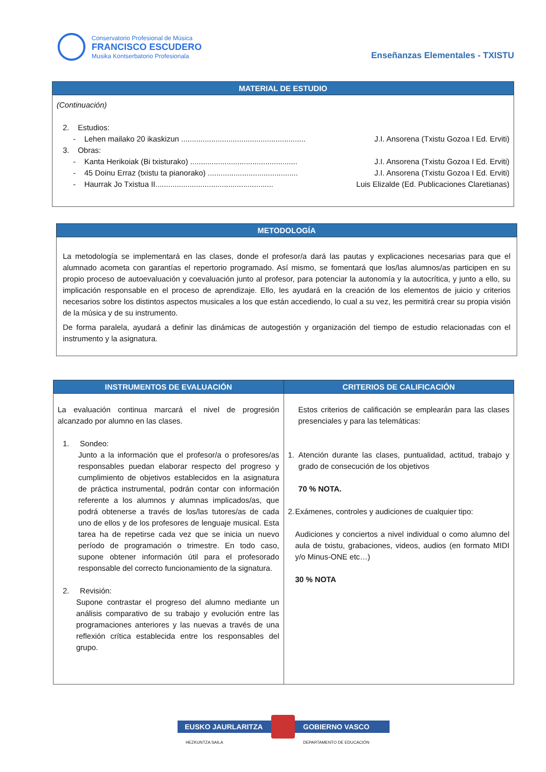Conservatorio Profesional de Música
FRANCISCO ESCUDERO
Musika Kontserbatorio Profesionala
Enseñanzas Elementales - TXISTU
| MATERIAL DE ESTUDIO |
| --- |
| (Continuación) 2. Estudios: - Lehen mailako 20 ikaskizun .......................................................... J.I. Ansorena (Txistu Gozoa I Ed. Erviti) 3. Obras: - Kanta Herikoiak (Bi txisturako) .................................................. J.I. Ansorena (Txistu Gozoa I Ed. Erviti) - 45 Doinu Erraz (txistu ta pianorako) .......................................... J.I. Ansorena (Txistu Gozoa I Ed. Erviti) - Haurrak Jo Txistua II....................................................... Luis Elizalde (Ed. Publicaciones Claretianas) |
| METODOLOGÍA |
| --- |
| La metodología se implementará en las clases, donde el profesor/a dará las pautas y explicaciones necesarias para que el alumnado acometa con garantías el repertorio programado. Así mismo, se fomentará que los/las alumnos/as participen en su propio proceso de autoevaluación y coevaluación junto al profesor, para potenciar la autonomía y la autocrítica, y junto a ello, su implicación responsable en el proceso de aprendizaje. Ello, les ayudará en la creación de los elementos de juicio y criterios necesarios sobre los distintos aspectos musicales a los que están accediendo, lo cual a su vez, les permitirá crear su propia visión de la música y de su instrumento. De forma paralela, ayudará a definir las dinámicas de autogestión y organización del tiempo de estudio relacionadas con el instrumento y la asignatura. |
| INSTRUMENTOS DE EVALUACIÓN | CRITERIOS DE CALIFICACIÓN |
| --- | --- |
| La evaluación continua marcará el nivel de progresión alcanzado por alumno en las clases. 1. Sondeo: Junto a la información que el profesor/a o profesores/as responsables puedan elaborar respecto del progreso y cumplimiento de objetivos establecidos en la asignatura de práctica instrumental, podrán contar con información referente a los alumnos y alumnas implicados/as, que podrá obtenerse a través de los/las tutores/as de cada uno de ellos y de los profesores de lenguaje musical. Esta tarea ha de repetirse cada vez que se inicia un nuevo período de programación o trimestre. En todo caso, supone obtener información útil para el profesorado responsable del correcto funcionamiento de la signatura. 2. Revisión: Supone contrastar el progreso del alumno mediante un análisis comparativo de su trabajo y evolución entre las programaciones anteriores y las nuevas a través de una reflexión crítica establecida entre los responsables del grupo. | Estos criterios de calificación se emplearán para las clases presenciales y para las telemáticas: 1. Atención durante las clases, puntualidad, actitud, trabajo y grado de consecución de los objetivos 70 % NOTA. 2. Exámenes, controles y audiciones de cualquier tipo: Audiciones y conciertos a nivel individual o como alumno del aula de txistu, grabaciones, videos, audios (en formato MIDI y/o Minus-ONE etc…) 30 % NOTA |
EUSKO JAURLARITZA GOBIERNO VASCO
HEZKUNTZA SAILA DEPARTAMENTO DE EDUCACIÓN